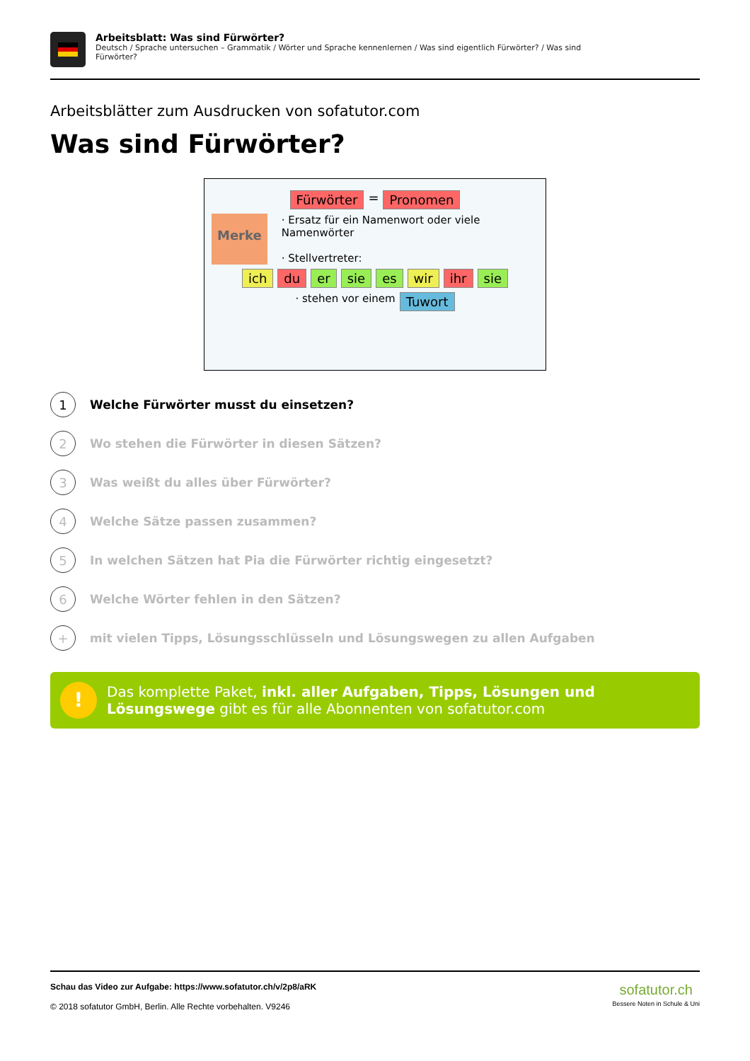Arbeitsblatt: Was sind Fürwörter?
Deutsch / Sprache untersuchen – Grammatik / Wörter und Sprache kennenlernen / Was sind eigentlich Fürwörter? / Was sind Fürwörter?
Arbeitsblätter zum Ausdrucken von sofatutor.com
Was sind Fürwörter?
Fürwörter = Pronomen
Merke
· Ersatz für ein Namenwort oder viele Namenwörter
· Stellvertreter:
ich du er sie es wir ihr sie
· stehen vor einem Tuwort
1
Welche Fürwörter musst du einsetzen?
2
Wo stehen die Fürwörter in diesen Sätzen?
3
Was weißt du alles über Fürwörter?
4
Welche Sätze passen zusammen?
5
In welchen Sätzen hat Pia die Fürwörter richtig eingesetzt?
6
Welche Wörter fehlen in den Sätzen?
+
mit vielen Tipps, Lösungsschlüsseln und Lösungswegen zu allen Aufgaben
!
Das komplette Paket, inkl. aller Aufgaben, Tipps, Lösungen und Lösungswege gibt es für alle Abonnenten von sofatutor.com
Schau das Video zur Aufgabe: https://www.sofatutor.ch/v/2p8/aRK
© 2018 sofatutor GmbH, Berlin. Alle Rechte vorbehalten. V9246
sofatutor.ch
Bessere Noten in Schule & Uni